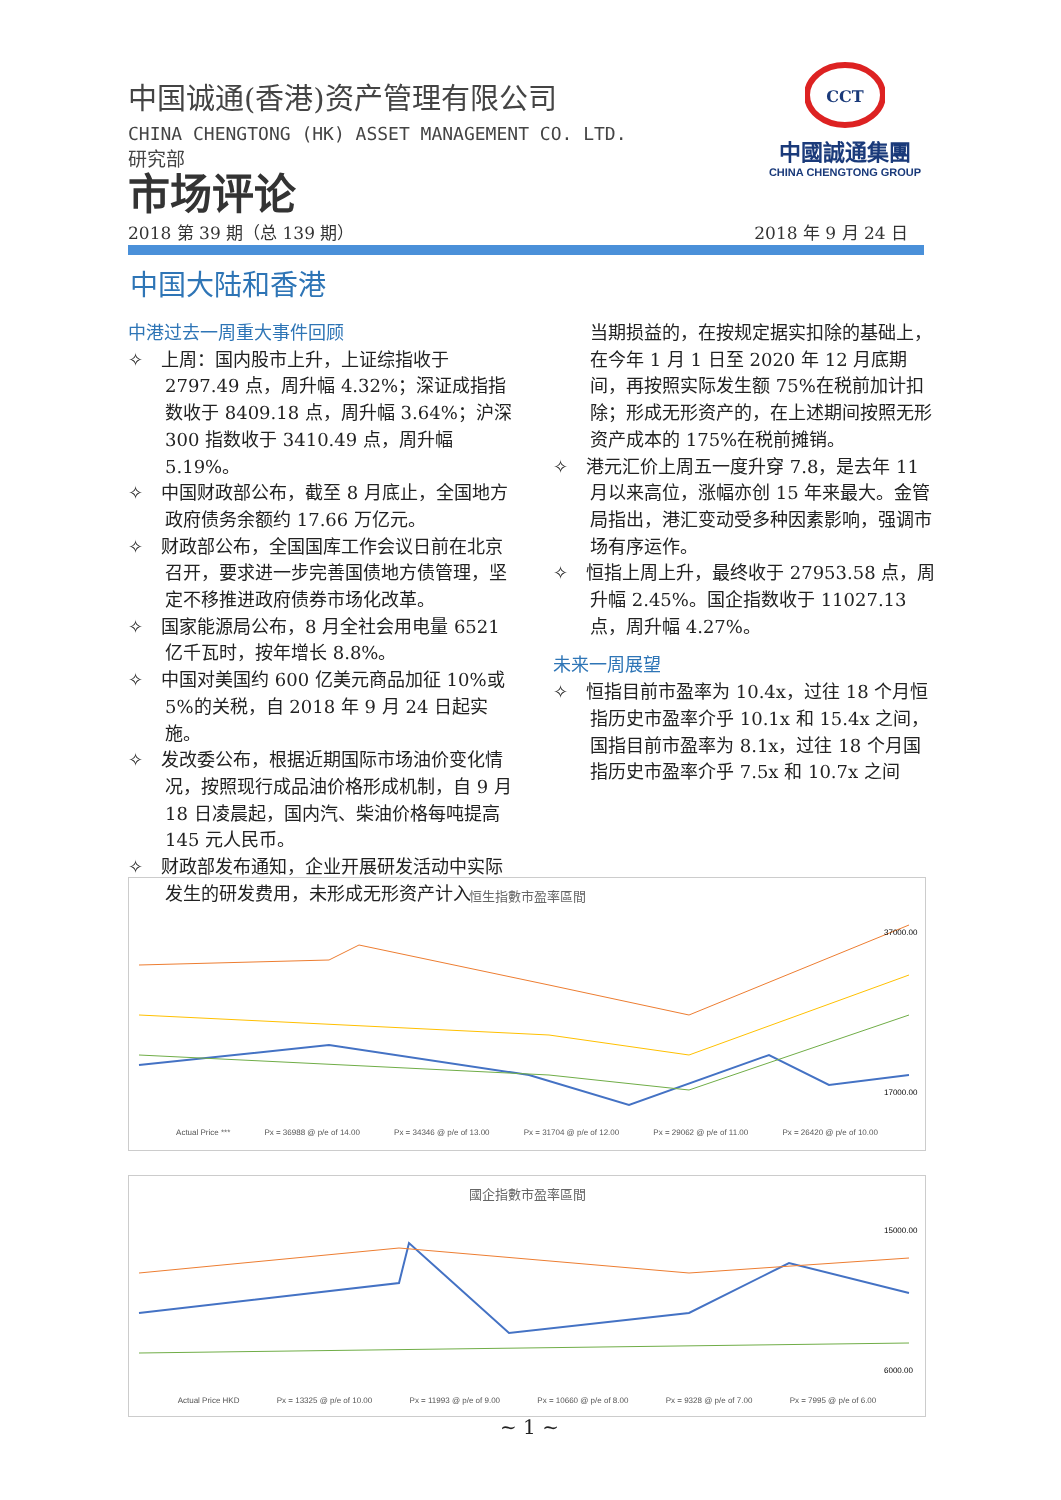中国诚通(香港)资产管理有限公司
CHINA CHENGTONG (HK) ASSET MANAGEMENT CO. LTD.
研究部
市场评论
2018 第 39 期（总 139 期） 2018 年 9 月 24 日
CCT
中國誠通集團
CHINA CHENGTONG GROUP
中国大陆和香港
中港过去一周重大事件回顾
✧　上周：国内股市上升，上证综指收于 2797.49 点，周升幅 4.32%；深证成指指数收于 8409.18 点，周升幅 3.64%；沪深 300 指数收于 3410.49 点，周升幅 5.19%。
✧　中国财政部公布，截至 8 月底止，全国地方政府债务余额约 17.66 万亿元。
✧　财政部公布，全国国库工作会议日前在北京召开，要求进一步完善国债地方债管理，坚定不移推进政府债券市场化改革。
✧　国家能源局公布，8 月全社会用电量 6521 亿千瓦时，按年增长 8.8%。
✧　中国对美国约 600 亿美元商品加征 10%或 5%的关税，自 2018 年 9 月 24 日起实施。
✧　发改委公布，根据近期国际市场油价变化情况，按照现行成品油价格形成机制，自 9 月 18 日凌晨起，国内汽、柴油价格每吨提高 145 元人民币。
✧　财政部发布通知，企业开展研发活动中实际发生的研发费用，未形成无形资产计入
当期损益的，在按规定据实扣除的基础上，在今年 1 月 1 日至 2020 年 12 月底期间，再按照实际发生额 75%在税前加计扣除；形成无形资产的，在上述期间按照无形资产成本的 175%在税前摊销。
✧　港元汇价上周五一度升穿 7.8，是去年 11 月以来高位，涨幅亦创 15 年来最大。金管局指出，港汇变动受多种因素影响，强调市场有序运作。
✧　恒指上周上升，最终收于 27953.58 点，周升幅 2.45%。国企指数收于 11027.13 点，周升幅 4.27%。
未来一周展望
✧　恒指目前市盈率为 10.4x，过往 18 个月恒指历史市盈率介乎 10.1x 和 15.4x 之间，国指目前市盈率为 8.1x，过往 18 个月国指历史市盈率介乎 7.5x 和 10.7x 之间
恒生指數市盈率區間
37000.00
17000.00
Actual Price *** Px = 36988 @ p/e of 14.00 Px = 34346 @ p/e of 13.00 Px = 31704 @ p/e of 12.00 Px = 29062 @ p/e of 11.00 Px = 26420 @ p/e of 10.00
國企指數市盈率區間
15000.00
6000.00
Actual Price HKD Px = 13325 @ p/e of 10.00 Px = 11993 @ p/e of 9.00 Px = 10660 @ p/e of 8.00 Px = 9328 @ p/e of 7.00 Px = 7995 @ p/e of 6.00
~ 1 ~